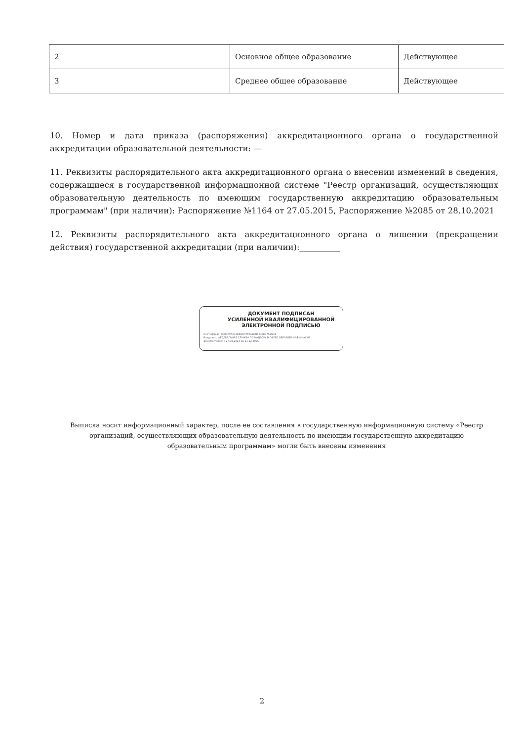| 2 | Основное общее образование | Действующее |
| 3 | Среднее общее образование | Действующее |
10. Номер и дата приказа (распоряжения) аккредитационного органа о государственной аккредитации образовательной деятельности: —
11. Реквизиты распорядительного акта аккредитационного органа о внесении изменений в сведения, содержащиеся в государственной информационной системе "Реестр организаций, осуществляющих образовательную деятельность по имеющим государственную аккредитацию образовательным программам" (при наличии): Распоряжение №1164 от 27.05.2015, Распоряжение №2085 от 28.10.2021
12. Реквизиты распорядительного акта аккредитационного органа о лишении (прекращении действия) государственной аккредитации (при наличии):__________
ДОКУМЕНТ ПОДПИСАН
УСИЛЕННОЙ КВАЛИФИЦИРОВАННОЙ
ЭЛЕКТРОННОЙ ПОДПИСЬЮ
Сертификат: 0080A9A814DE8D67F0A2DB664EE77626D1
Владелец: ФЕДЕРАЛЬНАЯ СЛУЖБА ПО НАДЗОРУ В СФЕРЕ ОБРАЗОВАНИЯ И НАУКИ
Действителен: с 27.09.2024 до 21.12.2025
Выписка носит информационный характер, после ее составления в государственную информационную систему «Реестр организаций, осуществляющих образовательную деятельность по имеющим государственную аккредитацию образовательным программам» могли быть внесены изменения
2